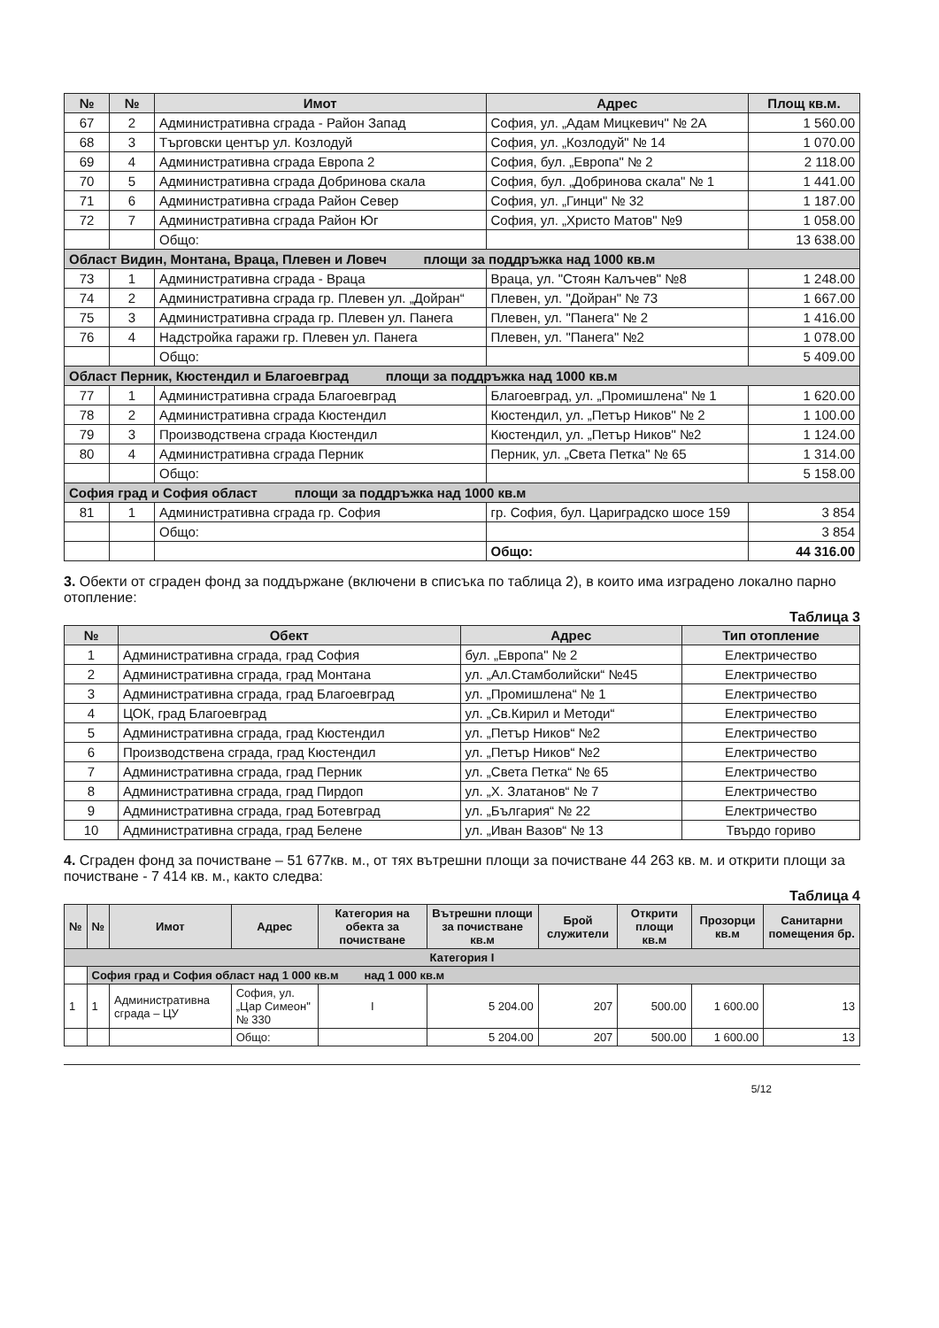| № | № | Имот | Адрес | Площ кв.м. |
| --- | --- | --- | --- | --- |
| 67 | 2 | Административна сграда - Район Запад | София, ул. „Адам Мицкевич" № 2А | 1 560.00 |
| 68 | 3 | Търговски център ул. Козлодуй | София, ул. „Козлодуй" № 14 | 1 070.00 |
| 69 | 4 | Административна сграда Европа 2 | София, бул. „Европа" № 2 | 2 118.00 |
| 70 | 5 | Административна сграда Добринова скала | София, бул. „Добринова скала" № 1 | 1 441.00 |
| 71 | 6 | Административна сграда Район Север | София, ул. „Гинци" № 32 | 1 187.00 |
| 72 | 7 | Административна сграда Район Юг | София, ул. „Христо Матов" №9 | 1 058.00 |
| | | Общо: | | 13 638.00 |
| Област Видин, Монтана, Враца, Плевен и Ловеч площи за поддръжка над 1000 кв.м | | | | |
| 73 | 1 | Административна сграда - Враца | Враца, ул. "Стоян Калъчев" №8 | 1 248.00 |
| 74 | 2 | Административна сграда гр. Плевен ул. „Дойран“ | Плевен, ул. "Дойран" № 73 | 1 667.00 |
| 75 | 3 | Административна сграда гр. Плевен ул. Панега | Плевен, ул. "Панега" № 2 | 1 416.00 |
| 76 | 4 | Надстройка гаражи гр. Плевен ул. Панега | Плевен, ул. "Панега" №2 | 1 078.00 |
| | | Общо: | | 5 409.00 |
| Област Перник, Кюстендил и Благоевград площи за поддръжка над 1000 кв.м | | | | |
| 77 | 1 | Административна сграда Благоевград | Благоевград, ул. „Промишлена" № 1 | 1 620.00 |
| 78 | 2 | Административна сграда Кюстендил | Кюстендил, ул. „Петър Ников" № 2 | 1 100.00 |
| 79 | 3 | Производствена сграда Кюстендил | Кюстендил, ул. „Петър Ников" №2 | 1 124.00 |
| 80 | 4 | Административна сграда Перник | Перник, ул. „Света Петка" № 65 | 1 314.00 |
| | | Общо: | | 5 158.00 |
| София град и София област площи за поддръжка над 1000 кв.м | | | | |
| 81 | 1 | Административна сграда гр. София | гр. София, бул. Цариградско шосе 159 | 3 854 |
| | | Общо: | | 3 854 |
| | | | Общо: | 44 316.00 |
3. Обекти от сграден фонд за поддържане (включени в списъка по таблица 2), в които има изградено локално парно отопление:
Таблица 3
| № | Обект | Адрес | Тип отопление |
| --- | --- | --- | --- |
| 1 | Административна сграда, град София | бул. „Европа" № 2 | Електричество |
| 2 | Административна сграда, град Монтана | ул. „Ал.Стамболийски“ №45 | Електричество |
| 3 | Административна сграда, град Благоевград | ул. „Промишлена“ № 1 | Електричество |
| 4 | ЦОК, град Благоевград | ул. „Св.Кирил и Методи“ | Електричество |
| 5 | Административна сграда, град Кюстендил | ул. „Петър Ников“ №2 | Електричество |
| 6 | Производствена сграда, град Кюстендил | ул. „Петър Ников“ №2 | Електричество |
| 7 | Административна сграда, град Перник | ул. „Света Петка“ № 65 | Електричество |
| 8 | Административна сграда, град Пирдоп | ул. „Х. Златанов“ № 7 | Електричество |
| 9 | Административна сграда, град Ботевград | ул. „България“ № 22 | Електричество |
| 10 | Административна сграда, град Белене | ул. „Иван Вазов“ № 13 | Твърдо гориво |
4. Сграден фонд за почистване – 51 677кв. м., от тях вътрешни площи за почистване 44 263 кв. м. и открити площи за почистване - 7 414 кв. м., както следва:
Таблица 4
| № | № | Имот | Адрес | Категория на обекта за почистване | Вътрешни площи за почистване кв.м | Брой служители | Открити площи кв.м | Прозорци кв.м | Санитарни помещения бр. |
| --- | --- | --- | --- | --- | --- | --- | --- | --- | --- |
| Категория I | | | | | | | | | |
| | София град и София област над 1 000 кв.м над 1 000 кв.м | | | | | | | | |
| 1 | 1 | Административна сграда – ЦУ | София, ул. „Цар Симеон" № 330 | I | 5 204.00 | 207 | 500.00 | 1 600.00 | 13 |
| | | | Общо: | | 5 204.00 | 207 | 500.00 | 1 600.00 | 13 |
5/12